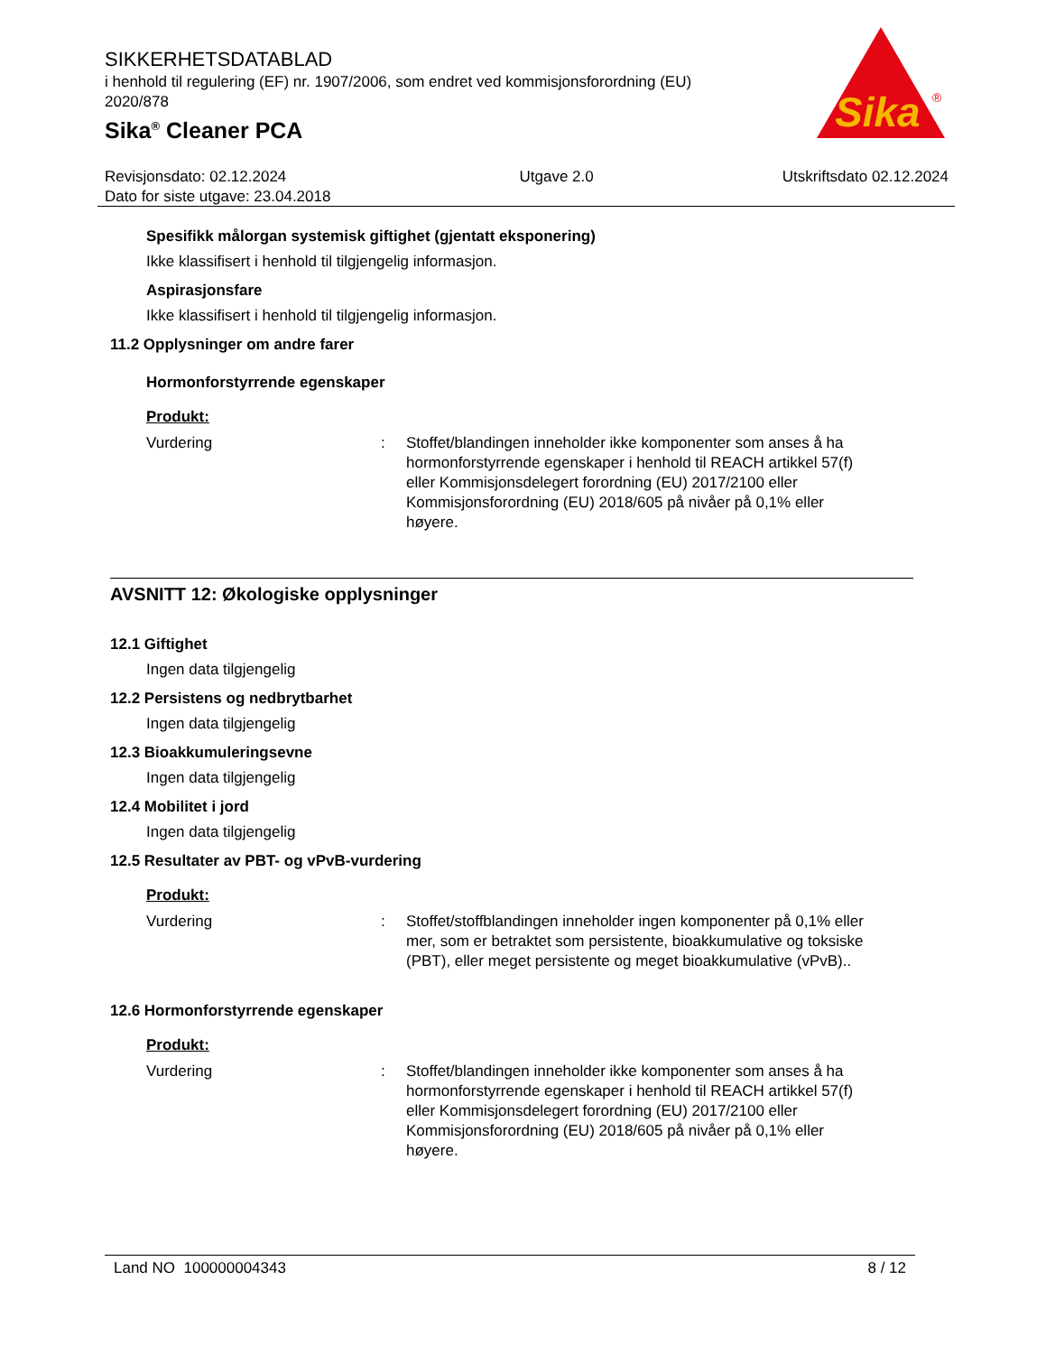SIKKERHETSDATABLAD
i henhold til regulering (EF) nr. 1907/2006, som endret ved kommisjonsforordning (EU) 2020/878
Sika<sup>®</sup> Cleaner PCA
Sika
®
Revisjonsdato: 02.12.2024
Dato for siste utgave: 23.04.2018
Utgave 2.0 Utskriftsdato 02.12.2024
Spesifikk målorgan systemisk giftighet (gjentatt eksponering)
Ikke klassifisert i henhold til tilgjengelig informasjon.
Aspirasjonsfare
Ikke klassifisert i henhold til tilgjengelig informasjon.
11.2 Opplysninger om andre farer
Hormonforstyrrende egenskaper
Produkt:
Vurdering : Stoffet/blandingen inneholder ikke komponenter som anses å ha hormonforstyrrende egenskaper i henhold til REACH artikkel 57(f) eller Kommisjonsdelegert forordning (EU) 2017/2100 eller Kommisjonsforordning (EU) 2018/605 på nivåer på 0,1% eller høyere.
AVSNITT 12: Økologiske opplysninger
12.1 Giftighet
Ingen data tilgjengelig
12.2 Persistens og nedbrytbarhet
Ingen data tilgjengelig
12.3 Bioakkumuleringsevne
Ingen data tilgjengelig
12.4 Mobilitet i jord
Ingen data tilgjengelig
12.5 Resultater av PBT- og vPvB-vurdering
Produkt:
Vurdering : Stoffet/stoffblandingen inneholder ingen komponenter på 0,1% eller mer, som er betraktet som persistente, bioakkumulative og toksiske (PBT), eller meget persistente og meget bioakkumulative (vPvB)..
12.6 Hormonforstyrrende egenskaper
Produkt:
Vurdering : Stoffet/blandingen inneholder ikke komponenter som anses å ha hormonforstyrrende egenskaper i henhold til REACH artikkel 57(f) eller Kommisjonsdelegert forordning (EU) 2017/2100 eller Kommisjonsforordning (EU) 2018/605 på nivåer på 0,1% eller høyere.
Land NO 100000004343 8 / 12